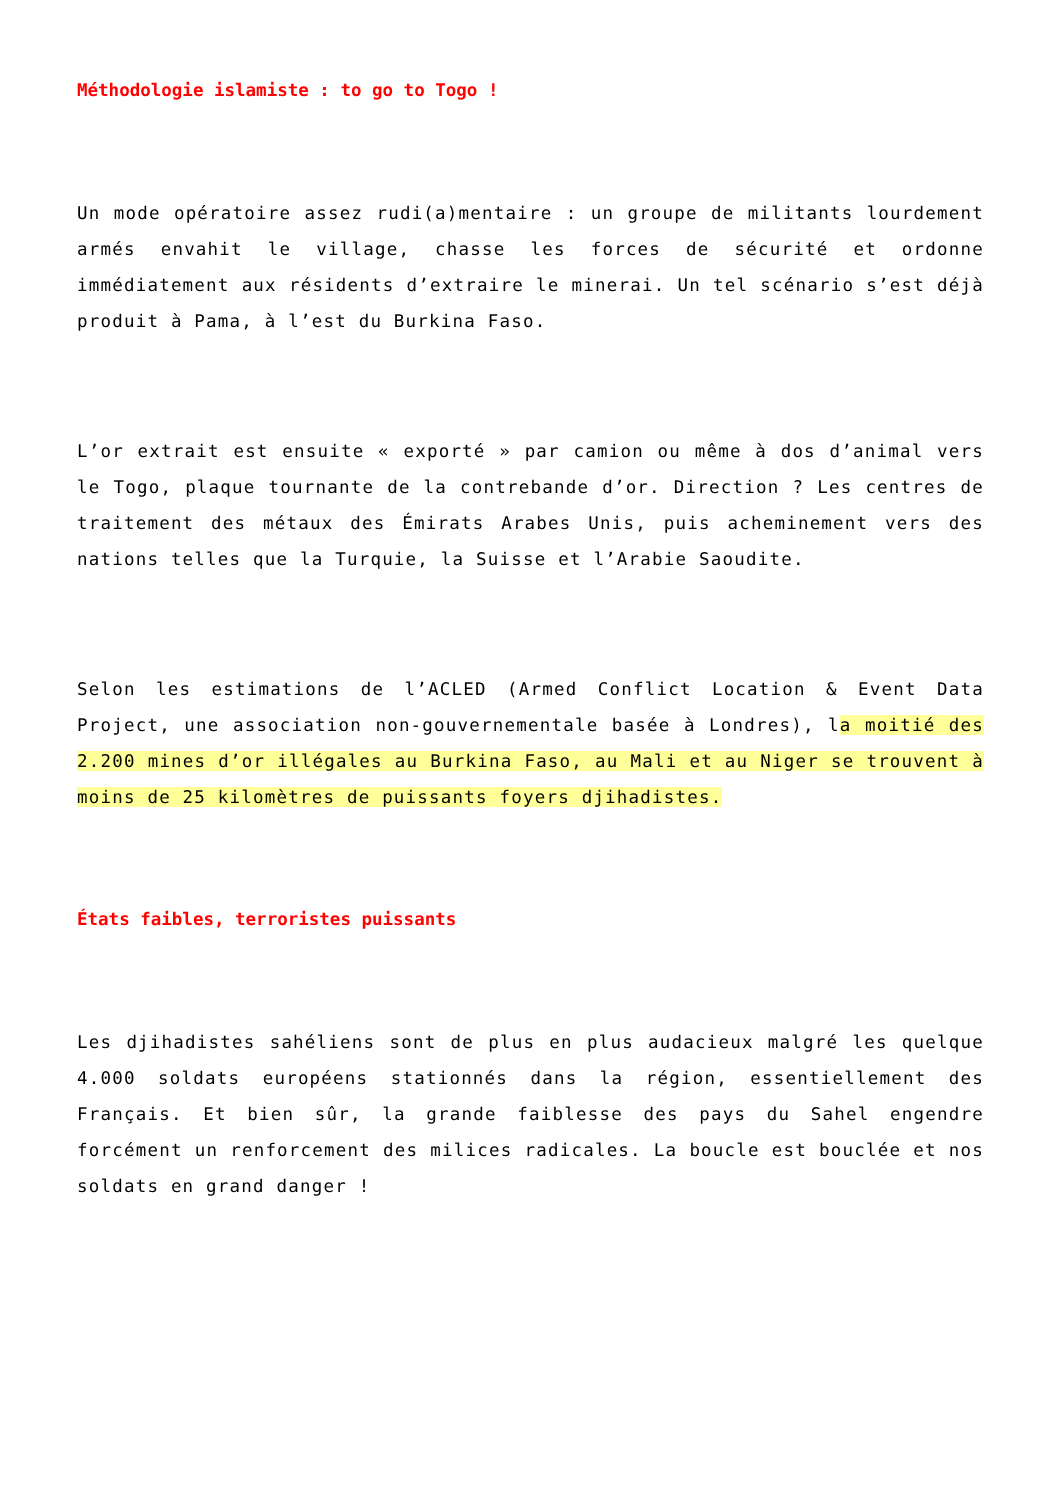Méthodologie islamiste : to go to Togo !
Un mode opératoire assez rudi(a)mentaire : un groupe de militants lourdement armés envahit le village, chasse les forces de sécurité et ordonne immédiatement aux résidents d’extraire le minerai. Un tel scénario s’est déjà produit à Pama, à l’est du Burkina Faso.
L’or extrait est ensuite « exporté » par camion ou même à dos d’animal vers le Togo, plaque tournante de la contrebande d’or. Direction ? Les centres de traitement des métaux des Émirats Arabes Unis, puis acheminement vers des nations telles que la Turquie, la Suisse et l’Arabie Saoudite.
Selon les estimations de l’ACLED (Armed Conflict Location & Event Data Project, une association non-gouvernementale basée à Londres), la moitié des 2.200 mines d’or illégales au Burkina Faso, au Mali et au Niger se trouvent à moins de 25 kilomètres de puissants foyers djihadistes.
États faibles, terroristes puissants
Les djihadistes sahéliens sont de plus en plus audacieux malgré les quelque 4.000 soldats européens stationnés dans la région, essentiellement des Français. Et bien sûr, la grande faiblesse des pays du Sahel engendre forcément un renforcement des milices radicales. La boucle est bouclée et nos soldats en grand danger !